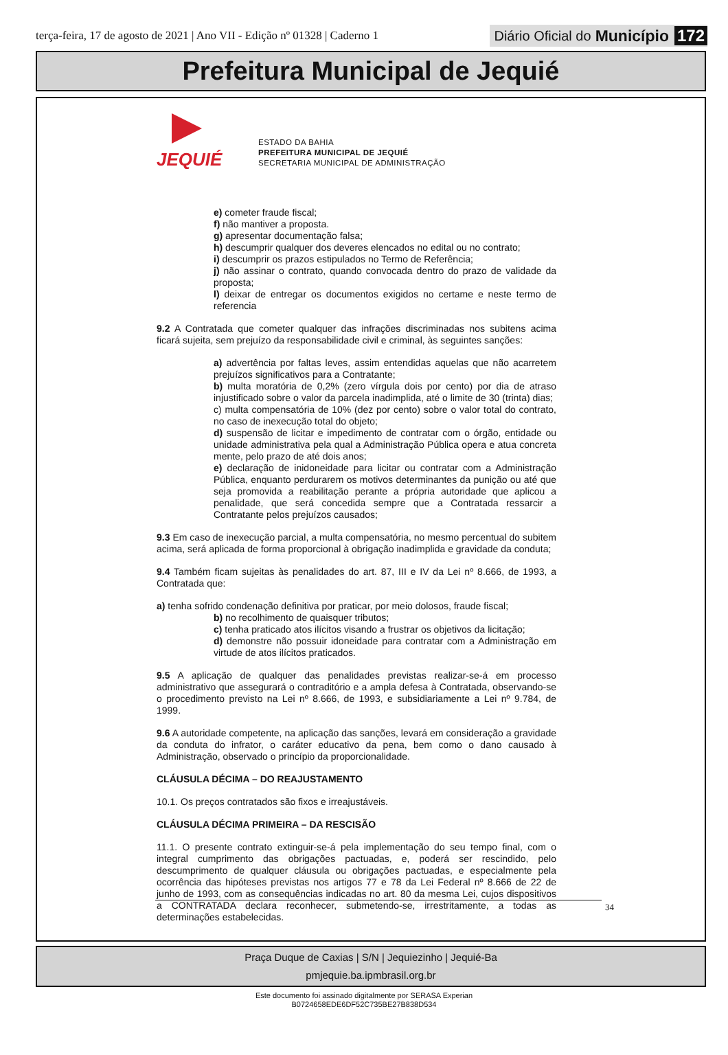terça-feira, 17 de agosto de 2021 | Ano VII - Edição nº 01328 | Caderno 1
Diário Oficial do Município 172
Prefeitura Municipal de Jequié
JEQUIÉ
ESTADO DA BAHIA
PREFEITURA MUNICIPAL DE JEQUIÉ
SECRETARIA MUNICIPAL DE ADMINISTRAÇÃO
e) cometer fraude fiscal;
f) não mantiver a proposta.
g) apresentar documentação falsa;
h) descumprir qualquer dos deveres elencados no edital ou no contrato;
i) descumprir os prazos estipulados no Termo de Referência;
j) não assinar o contrato, quando convocada dentro do prazo de validade da proposta;
l) deixar de entregar os documentos exigidos no certame e neste termo de referencia
9.2 A Contratada que cometer qualquer das infrações discriminadas nos subitens acima ficará sujeita, sem prejuízo da responsabilidade civil e criminal, às seguintes sanções:
a) advertência por faltas leves, assim entendidas aquelas que não acarretem prejuízos significativos para a Contratante;
b) multa moratória de 0,2% (zero vírgula dois por cento) por dia de atraso injustificado sobre o valor da parcela inadimplida, até o limite de 30 (trinta) dias;
c) multa compensatória de 10% (dez por cento) sobre o valor total do contrato, no caso de inexecução total do objeto;
d) suspensão de licitar e impedimento de contratar com o órgão, entidade ou unidade administrativa pela qual a Administração Pública opera e atua concreta mente, pelo prazo de até dois anos;
e) declaração de inidoneidade para licitar ou contratar com a Administração Pública, enquanto perdurarem os motivos determinantes da punição ou até que seja promovida a reabilitação perante a própria autoridade que aplicou a penalidade, que será concedida sempre que a Contratada ressarcir a Contratante pelos prejuízos causados;
9.3 Em caso de inexecução parcial, a multa compensatória, no mesmo percentual do subitem acima, será aplicada de forma proporcional à obrigação inadimplida e gravidade da conduta;
9.4 Também ficam sujeitas às penalidades do art. 87, III e IV da Lei nº 8.666, de 1993, a Contratada que:
a) tenha sofrido condenação definitiva por praticar, por meio dolosos, fraude fiscal;
b) no recolhimento de quaisquer tributos;
c) tenha praticado atos ilícitos visando a frustrar os objetivos da licitação;
d) demonstre não possuir idoneidade para contratar com a Administração em virtude de atos ilícitos praticados.
9.5 A aplicação de qualquer das penalidades previstas realizar-se-á em processo administrativo que assegurará o contraditório e a ampla defesa à Contratada, observando-se o procedimento previsto na Lei nº 8.666, de 1993, e subsidiariamente a Lei nº 9.784, de 1999.
9.6 A autoridade competente, na aplicação das sanções, levará em consideração a gravidade da conduta do infrator, o caráter educativo da pena, bem como o dano causado à Administração, observado o princípio da proporcionalidade.
CLÁUSULA DÉCIMA – DO REAJUSTAMENTO
10.1. Os preços contratados são fixos e irreajustáveis.
CLÁUSULA DÉCIMA PRIMEIRA – DA RESCISÃO
11.1. O presente contrato extinguir-se-á pela implementação do seu tempo final, com o integral cumprimento das obrigações pactuadas, e, poderá ser rescindido, pelo descumprimento de qualquer cláusula ou obrigações pactuadas, e especialmente pela ocorrência das hipóteses previstas nos artigos 77 e 78 da Lei Federal nº 8.666 de 22 de junho de 1993, com as consequências indicadas no art. 80 da mesma Lei, cujos dispositivos a CONTRATADA declara reconhecer, submetendo-se, irrestritamente, a todas as determinações estabelecidas.
34
Praça Duque de Caxias | S/N | Jequiezinho | Jequié-Ba
pmjequie.ba.ipmbrasil.org.br
Este documento foi assinado digitalmente por SERASA Experian
B0724658EDE6DF52C735BE27B838D534